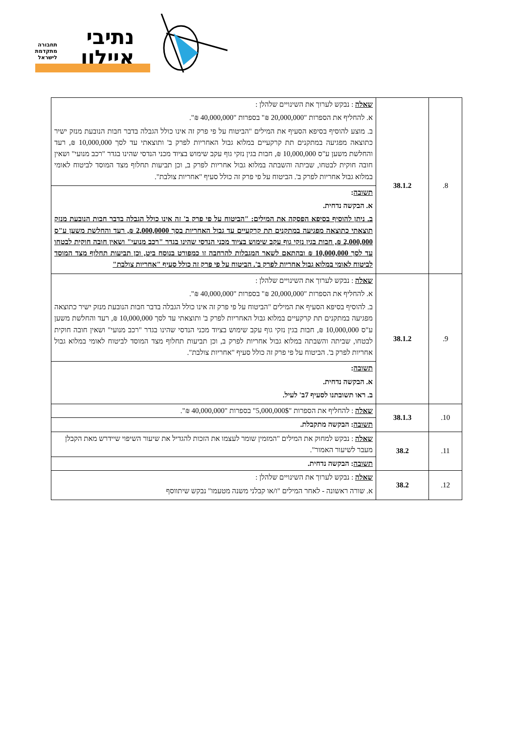נתיבי
איילון
תחבורה מתקדמת לישראל
| 8. | 38.1.2 | שאלה : נבקש לערוך את השינויים שלהלן : א. להחליף את הספרות "20,000,000 ₪" בספרות "40,000,000 ₪". ב. מוצע להוסיף בסיפא הסעיף את המילים "הביטוח על פי פרק זה אינו כולל הגבלה בדבר חבות הנובעת מנזק ישיר כתוצאה מפגיעה במתקנים תת קרקעיים במלוא גבול האחריות לפרק ב' ותוצאתי עד לסך 10,000,000 ₪, רעד והחלשת משען ע"ס 10,000,000 ₪, חבות בגין נזקי גוף עקב שימוש בציוד מכני הנדסי שהינו בגדר "רכב מנועי" ושאין חובה חוקית לבטחו, שביתה והשבתה במלוא גבול אחריות לפרק ב, וכן תביעות תחלוף מצד המוסד לביטוח לאומי במלוא גבול אחריות לפרק ב'. הביטוח על פי פרק זה כולל סעיף "אחריות צולבת". |
| | | תשובה : א. הבקשה נדחית. ב. ניתן להוסיף בסיפא הפסקה את המילים: "הביטוח על פי פרק ב' זה אינו כולל הגבלה בדבר חבות הנובעת מנזק תוצאתי כתוצאה מפגיעה במתקנים תת קרקעיים עד גבול האחריות בסך 2,000,0000 ₪, רעד והחלשת משען ע"ס 2,000,000 ₪, חבות בגין נזקי גוף עקב שימוש בציוד מכני הנדסי שהינו בגדר "רכב מנועי" ושאין חובה חוקית לבטחו עד לסך 10,000,000 ₪ ובהתאם לשאר המגבלות להרחבה זו כמפורט בנוסח ביט, וכן תביעות תחלוף מצד המוסד לביטוח לאומי במלוא גבול אחריות לפרק ב'. הביטוח על פי פרק זה כולל סעיף "אחריות צולבת" |
| 9. | 38.1.2 | שאלה : נבקש לערוך את השינויים שלהלן : א. להחליף את הספרות "20,000,000 ₪" בספרות "40,000,000 ₪". ב. להוסיף בסיפא הסעיף את המילים "הביטוח על פי פרק זה אינו כולל הגבלה בדבר חבות הנובעת מנזק ישיר כתוצאה מפגיעה במתקנים תת קרקעיים במלוא גבול האחריות לפרק ב' ותוצאתי עד לסך 10,000,000 ₪, רעד והחלשת משען ע"ס 10,000,000 ₪, חבות בגין נזקי גוף עקב שימוש בציוד מכני הנדסי שהינו בגדר "רכב מנועי" ושאין חובה חוקית לבטחו, שביתה והשבתה במלוא גבול אחריות לפרק ב, וכן תביעות תחלוף מצד המוסד לביטוח לאומי במלוא גבול אחריות לפרק ב'. הביטוח על פי פרק זה כולל סעיף "אחריות צולבת". |
| | | תשובה : א. הבקשה נדחית. ב. ראו תשובתנו לסעיף 7ב' לעיל. |
| 10. | 38.1.3 | שאלה : להחליף את הספרות "5,000,000$" בספרות "40,000,000 ₪". |
| | | תשובה : הבקשה מתקבלת. |
| 11. | 38.2 | שאלה : נבקש למחוק את המילים "המזמין שומר לעצמו את הזכות להגדיל את שיעור השיפוי שיידרש מאת הקבלן מעבר לשיעור האמור". |
| | | תשובה : הבקשה נדחית. |
| 12. | 38.2 | שאלה : נבקש לערוך את השינויים שלהלן : א. שורה ראשונה - לאחר המילים "ו/או קבלני משנה מטעמו" נבקש שיתווסף |